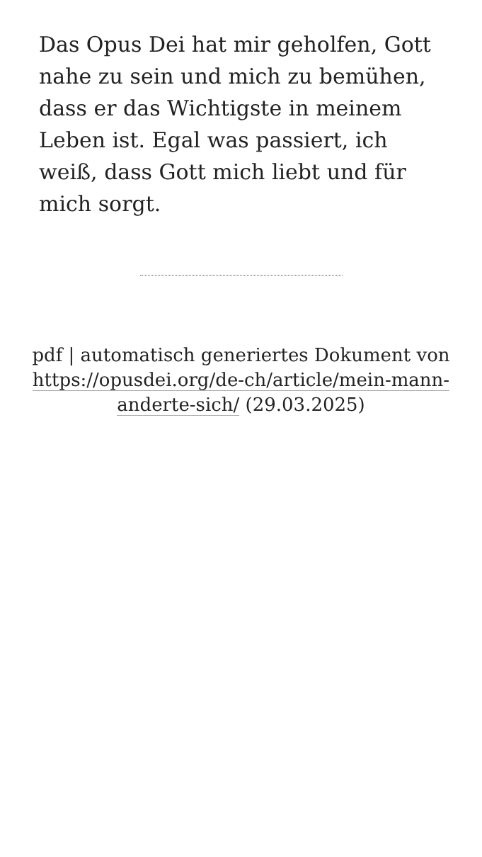Das Opus Dei hat mir geholfen, Gott nahe zu sein und mich zu bemühen, dass er das Wichtigste in meinem Leben ist. Egal was passiert, ich weiß, dass Gott mich liebt und für mich sorgt.
pdf | automatisch generiertes Dokument von https://opusdei.org/de-ch/article/mein-mann-anderte-sich/ (29.03.2025)